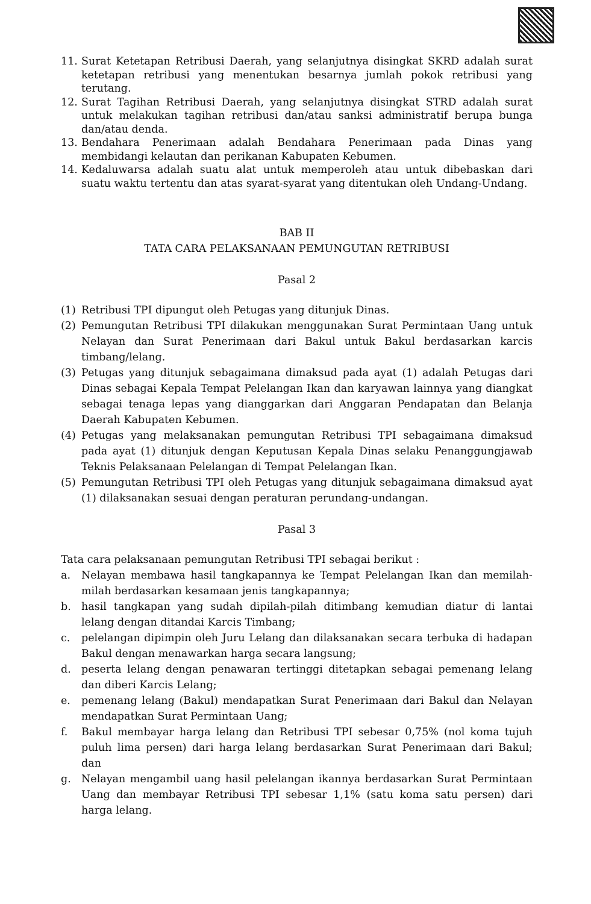11. Surat Ketetapan Retribusi Daerah, yang selanjutnya disingkat SKRD adalah surat ketetapan retribusi yang menentukan besarnya jumlah pokok retribusi yang terutang.
12. Surat Tagihan Retribusi Daerah, yang selanjutnya disingkat STRD adalah surat untuk melakukan tagihan retribusi dan/atau sanksi administratif berupa bunga dan/atau denda.
13. Bendahara Penerimaan adalah Bendahara Penerimaan pada Dinas yang membidangi kelautan dan perikanan Kabupaten Kebumen.
14. Kedaluwarsa adalah suatu alat untuk memperoleh atau untuk dibebaskan dari suatu waktu tertentu dan atas syarat-syarat yang ditentukan oleh Undang-Undang.
BAB II
TATA CARA PELAKSANAAN PEMUNGUTAN RETRIBUSI
Pasal 2
(1) Retribusi TPI dipungut oleh Petugas yang ditunjuk Dinas.
(2) Pemungutan Retribusi TPI dilakukan menggunakan Surat Permintaan Uang untuk Nelayan dan Surat Penerimaan dari Bakul untuk Bakul berdasarkan karcis timbang/lelang.
(3) Petugas yang ditunjuk sebagaimana dimaksud pada ayat (1) adalah Petugas dari Dinas sebagai Kepala Tempat Pelelangan Ikan dan karyawan lainnya yang diangkat sebagai tenaga lepas yang dianggarkan dari Anggaran Pendapatan dan Belanja Daerah Kabupaten Kebumen.
(4) Petugas yang melaksanakan pemungutan Retribusi TPI sebagaimana dimaksud pada ayat (1) ditunjuk dengan Keputusan Kepala Dinas selaku Penanggungjawab Teknis Pelaksanaan Pelelangan di Tempat Pelelangan Ikan.
(5) Pemungutan Retribusi TPI oleh Petugas yang ditunjuk sebagaimana dimaksud ayat (1) dilaksanakan sesuai dengan peraturan perundang-undangan.
Pasal 3
Tata cara pelaksanaan pemungutan Retribusi TPI sebagai berikut :
a. Nelayan membawa hasil tangkapannya ke Tempat Pelelangan Ikan dan memilah-milah berdasarkan kesamaan jenis tangkapannya;
b. hasil tangkapan yang sudah dipilah-pilah ditimbang kemudian diatur di lantai lelang dengan ditandai Karcis Timbang;
c. pelelangan dipimpin oleh Juru Lelang dan dilaksanakan secara terbuka di hadapan Bakul dengan menawarkan harga secara langsung;
d. peserta lelang dengan penawaran tertinggi ditetapkan sebagai pemenang lelang dan diberi Karcis Lelang;
e. pemenang lelang (Bakul) mendapatkan Surat Penerimaan dari Bakul dan Nelayan mendapatkan Surat Permintaan Uang;
f. Bakul membayar harga lelang dan Retribusi TPI sebesar 0,75% (nol koma tujuh puluh lima persen) dari harga lelang berdasarkan Surat Penerimaan dari Bakul; dan
g. Nelayan mengambil uang hasil pelelangan ikannya berdasarkan Surat Permintaan Uang dan membayar Retribusi TPI sebesar 1,1% (satu koma satu persen) dari harga lelang.